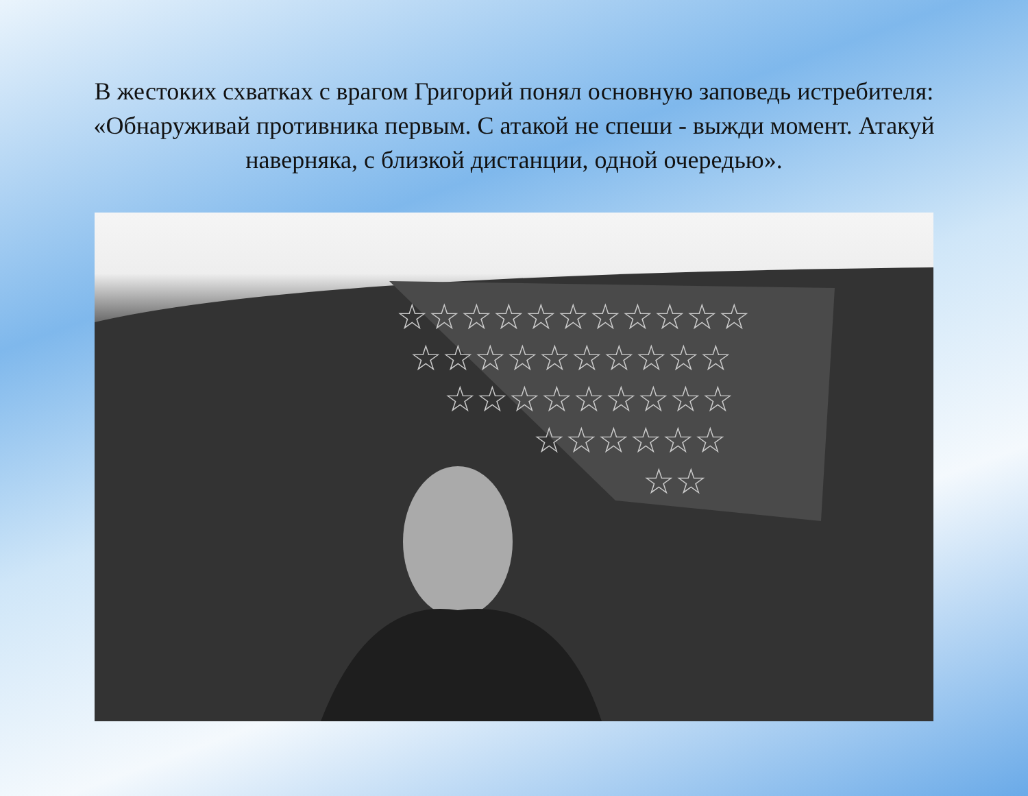В жестоких схватках с врагом Григорий понял основную заповедь истребителя: «Обнаруживай противника первым. С атакой не спеши - выжди момент. Атакуй наверняка, с близкой дистанции, одной очередью».
☆☆☆☆☆☆☆☆☆☆☆
☆☆☆☆☆☆☆☆☆☆
☆☆☆☆☆☆☆☆☆
☆☆☆☆☆☆
☆☆